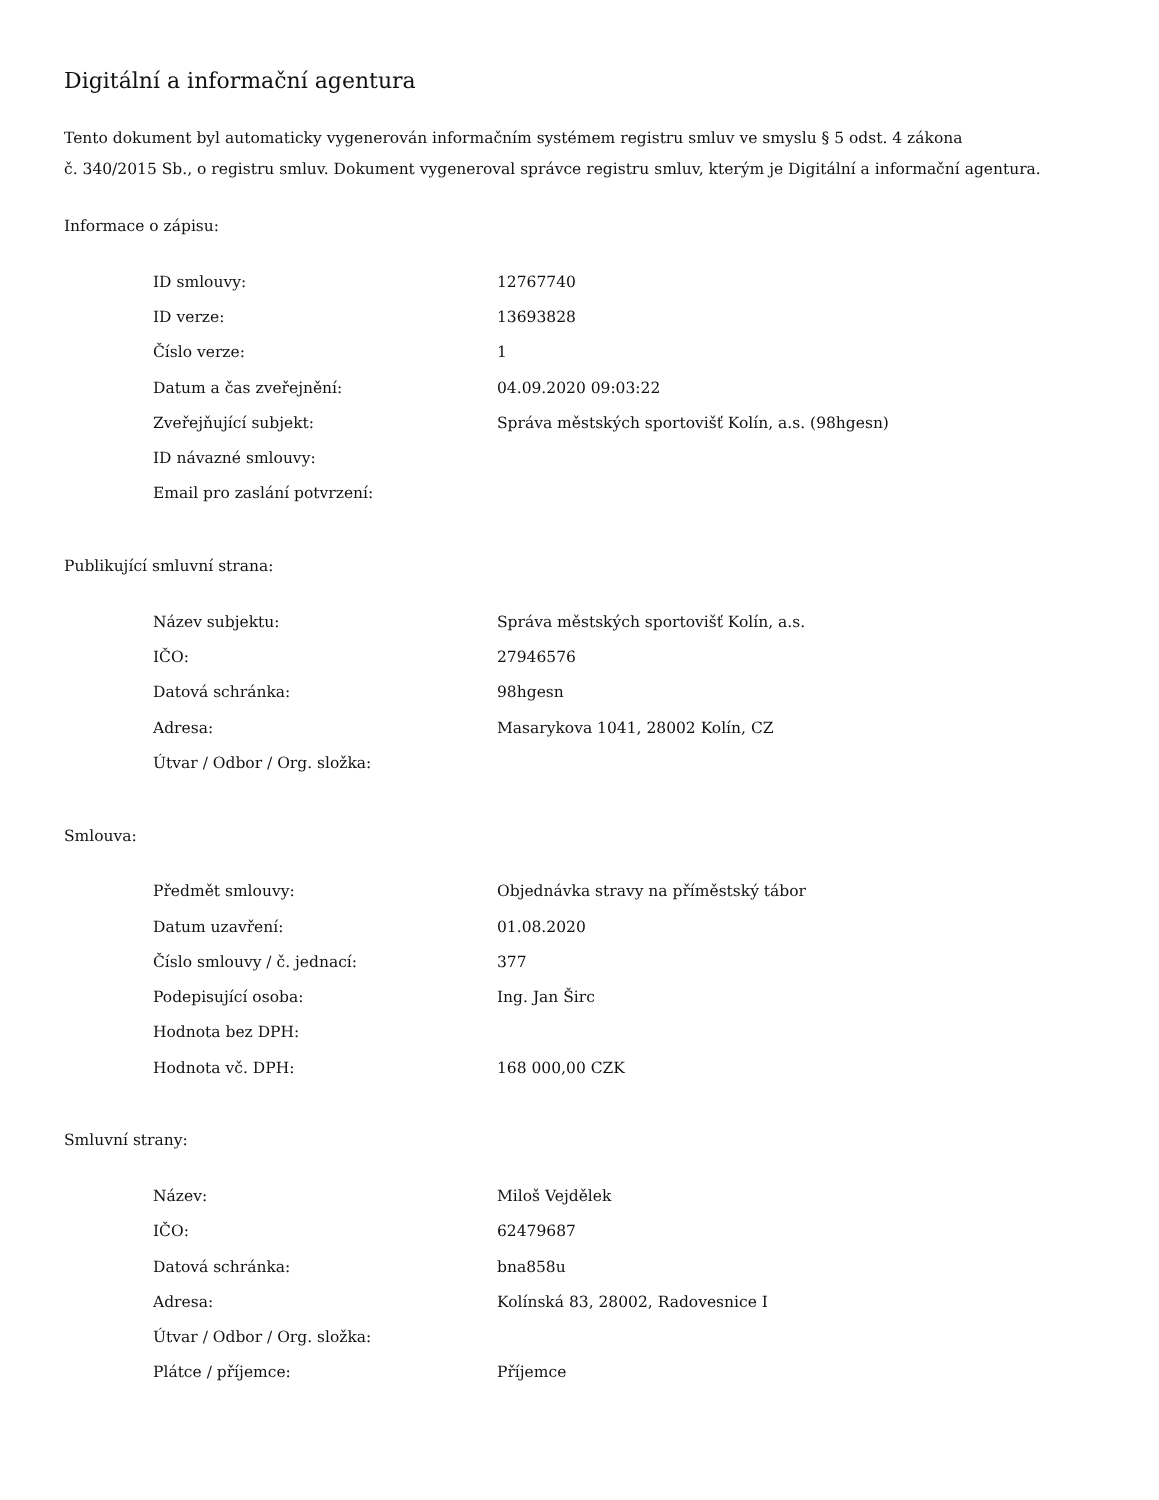Digitální a informační agentura
Tento dokument byl automaticky vygenerován informačním systémem registru smluv ve smyslu § 5 odst. 4 zákona
č. 340/2015 Sb., o registru smluv. Dokument vygeneroval správce registru smluv, kterým je Digitální a informační agentura.
Informace o zápisu:
| ID smlouvy: | 12767740 |
| ID verze: | 13693828 |
| Číslo verze: | 1 |
| Datum a čas zveřejnění: | 04.09.2020 09:03:22 |
| Zveřejňující subjekt: | Správa městských sportovišť Kolín, a.s. (98hgesn) |
| ID návazné smlouvy: | |
| Email pro zaslání potvrzení: | |
Publikující smluvní strana:
| Název subjektu: | Správa městských sportovišť Kolín, a.s. |
| IČO: | 27946576 |
| Datová schránka: | 98hgesn |
| Adresa: | Masarykova 1041, 28002 Kolín, CZ |
| Útvar / Odbor / Org. složka: | |
Smlouva:
| Předmět smlouvy: | Objednávka stravy na příměstský tábor |
| Datum uzavření: | 01.08.2020 |
| Číslo smlouvy / č. jednací: | 377 |
| Podepisující osoba: | Ing. Jan Širc |
| Hodnota bez DPH: | |
| Hodnota vč. DPH: | 168 000,00 CZK |
Smluvní strany:
| Název: | Miloš Vejdělek |
| IČO: | 62479687 |
| Datová schránka: | bna858u |
| Adresa: | Kolínská 83, 28002, Radovesnice I |
| Útvar / Odbor / Org. složka: | |
| Plátce / příjemce: | Příjemce |